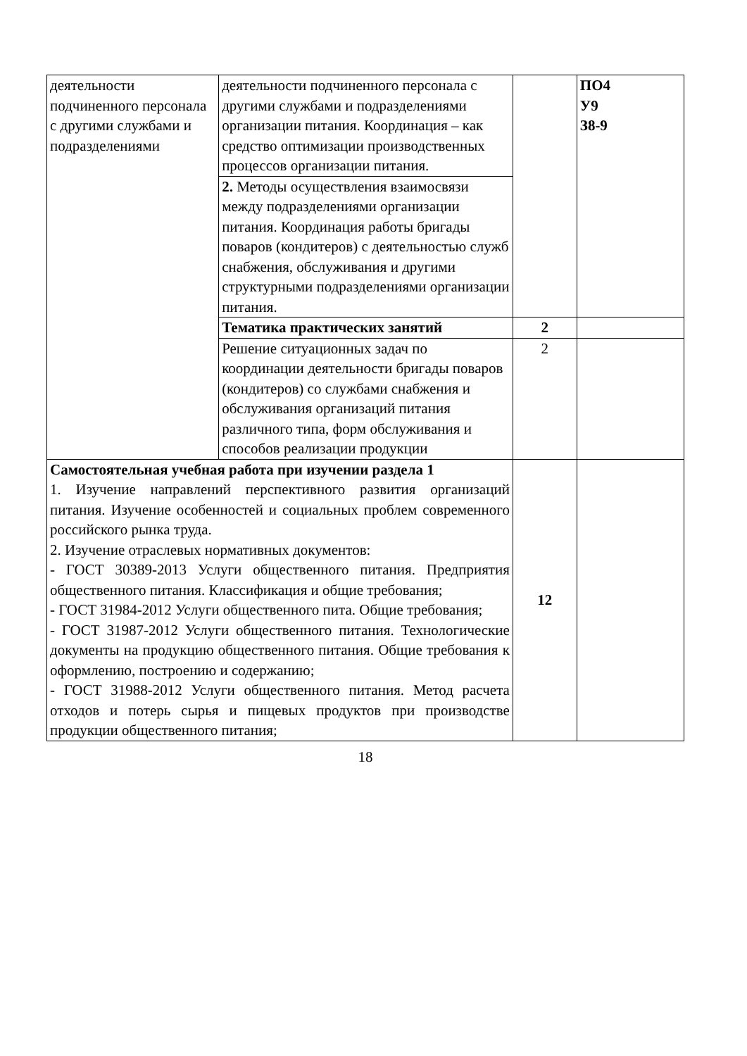| деятельности подчиненного персонала с другими службами и подразделениями | деятельности подчиненного персонала с другими службами и подразделениями организации питания. Координация – как средство оптимизации производственных процессов организации питания. | | ПО4 У9 З8-9 |
| | 2. Методы осуществления взаимосвязи между подразделениями организации питания. Координация работы бригады поваров (кондитеров) с деятельностью служб снабжения, обслуживания и другими структурными подразделениями организации питания. | | |
| | Тематика практических занятий | 2 | |
| | Решение ситуационных задач по координации деятельности бригады поваров (кондитеров) со службами снабжения и обслуживания организаций питания различного типа, форм обслуживания и способов реализации продукции | 2 | |
| Самостоятельная учебная работа при изучении раздела 1 1. Изучение направлений перспективного развития организаций питания. Изучение особенностей и социальных проблем современного российского рынка труда. 2. Изучение отраслевых нормативных документов: - ГОСТ 30389-2013 Услуги общественного питания. Предприятия общественного питания. Классификация и общие требования; - ГОСТ 31984-2012 Услуги общественного пита. Общие требования; - ГОСТ 31987-2012 Услуги общественного питания. Технологические документы на продукцию общественного питания. Общие требования к оформлению, построению и содержанию; - ГОСТ 31988-2012 Услуги общественного питания. Метод расчета отходов и потерь сырья и пищевых продуктов при производстве продукции общественного питания; | | 12 | |
18